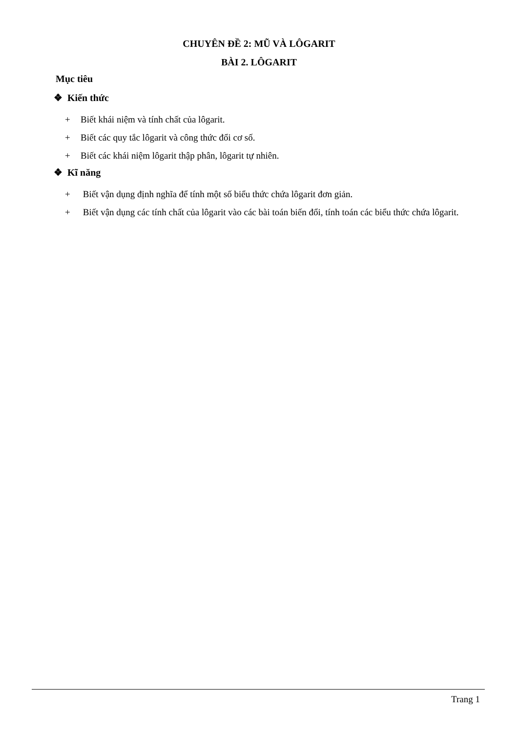CHUYÊN ĐỀ 2: MŨ VÀ LÔGARIT
BÀI 2. LÔGARIT
Mục tiêu
❖ Kiến thức
+ Biết khái niệm và tính chất của lôgarit.
+ Biết các quy tắc lôgarit và công thức đổi cơ số.
+ Biết các khái niệm lôgarit thập phân, lôgarit tự nhiên.
❖ Kĩ năng
+ Biết vận dụng định nghĩa để tính một số biểu thức chứa lôgarit đơn giản.
+ Biết vận dụng các tính chất của lôgarit vào các bài toán biến đổi, tính toán các biểu thức chứa lôgarit.
Trang 1